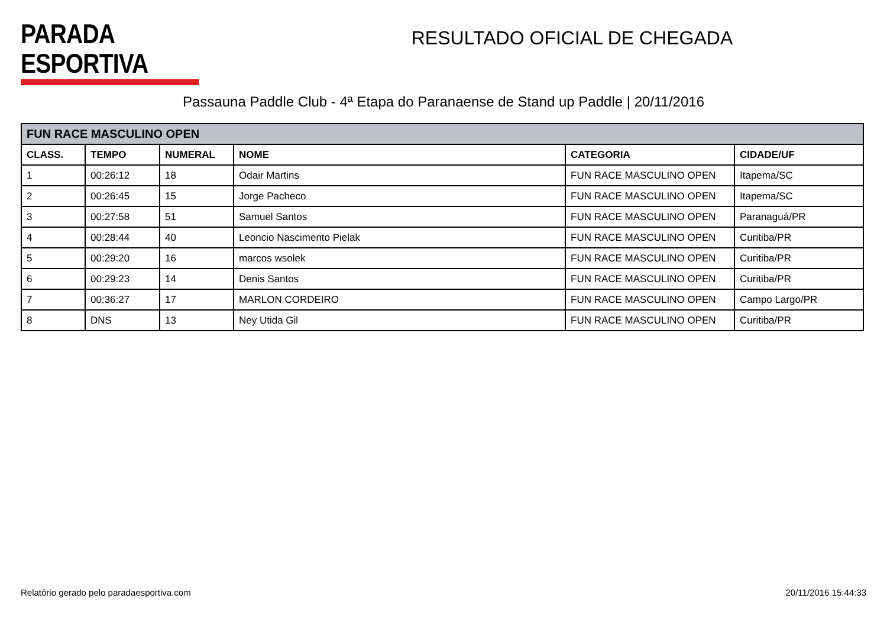PARADA ESPORTIVA
RESULTADO OFICIAL DE CHEGADA
Passauna Paddle Club - 4ª Etapa do Paranaense de Stand up Paddle | 20/11/2016
| FUN RACE MASCULINO OPEN | | | | | |
| --- | --- | --- | --- | --- | --- |
| CLASS. | TEMPO | NUMERAL | NOME | CATEGORIA | CIDADE/UF |
| 1 | 00:26:12 | 18 | Odair Martins | FUN RACE MASCULINO OPEN | Itapema/SC |
| 2 | 00:26:45 | 15 | Jorge Pacheco | FUN RACE MASCULINO OPEN | Itapema/SC |
| 3 | 00:27:58 | 51 | Samuel Santos | FUN RACE MASCULINO OPEN | Paranaguá/PR |
| 4 | 00:28:44 | 40 | Leoncio Nascimento Pielak | FUN RACE MASCULINO OPEN | Curitiba/PR |
| 5 | 00:29:20 | 16 | marcos wsolek | FUN RACE MASCULINO OPEN | Curitiba/PR |
| 6 | 00:29:23 | 14 | Denis Santos | FUN RACE MASCULINO OPEN | Curitiba/PR |
| 7 | 00:36:27 | 17 | MARLON CORDEIRO | FUN RACE MASCULINO OPEN | Campo Largo/PR |
| 8 | DNS | 13 | Ney Utida Gil | FUN RACE MASCULINO OPEN | Curitiba/PR |
Relatório gerado pelo paradaesportiva.com 20/11/2016 15:44:33